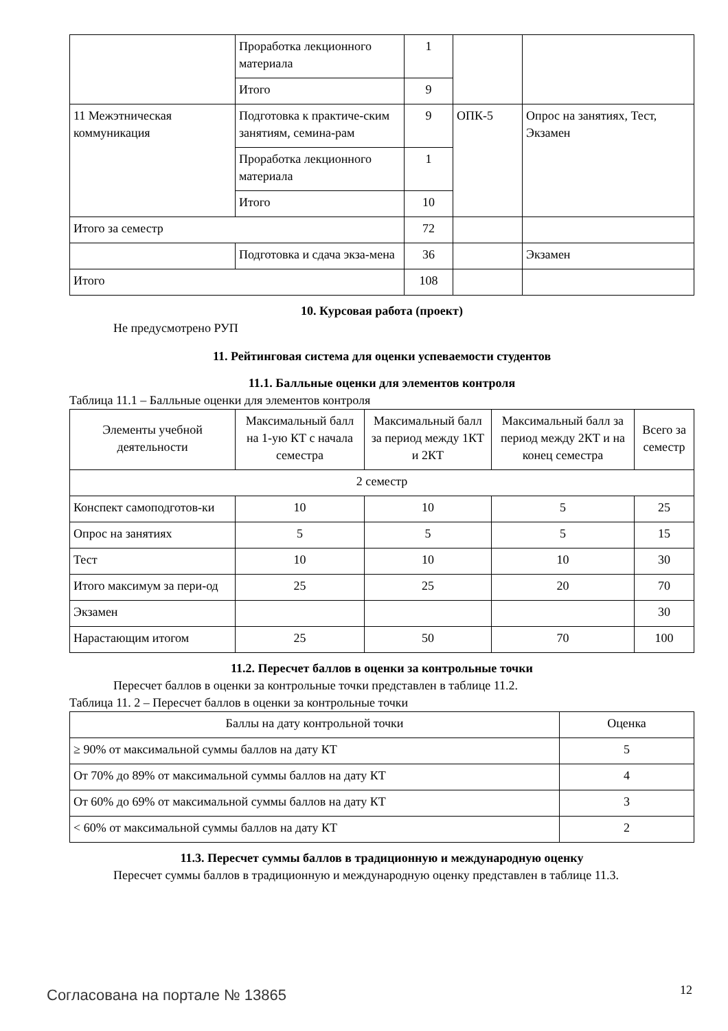| | Проработка лекционного материала | 1 | | |
| | Итого | 9 | | |
| 11 Межэтническая коммуникация | Подготовка к практиче-ским занятиям, семина-рам | 9 | ОПК-5 | Опрос на занятиях, Тест, Экзамен |
| | Проработка лекционного материала | 1 | | |
| | Итого | 10 | | |
| Итого за семестр | | 72 | | |
| | Подготовка и сдача экза-мена | 36 | | Экзамен |
| Итого | | 108 | | |
10. Курсовая работа (проект)
Не предусмотрено РУП
11. Рейтинговая система для оценки успеваемости студентов
11.1. Балльные оценки для элементов контроля
Таблица 11.1 – Балльные оценки для элементов контроля
| Элементы учебной деятельности | Максимальный балл на 1-ую КТ с начала семестра | Максимальный балл за период между 1КТ и 2КТ | Максимальный балл за период между 2КТ и на конец семестра | Всего за семестр |
| --- | --- | --- | --- | --- |
| 2 семестр | | | | |
| Конспект самоподготов-ки | 10 | 10 | 5 | 25 |
| Опрос на занятиях | 5 | 5 | 5 | 15 |
| Тест | 10 | 10 | 10 | 30 |
| Итого максимум за пери-од | 25 | 25 | 20 | 70 |
| Экзамен | | | | 30 |
| Нарастающим итогом | 25 | 50 | 70 | 100 |
11.2. Пересчет баллов в оценки за контрольные точки
Пересчет баллов в оценки за контрольные точки представлен в таблице 11.2.
Таблица 11. 2 – Пересчет баллов в оценки за контрольные точки
| Баллы на дату контрольной точки | Оценка |
| --- | --- |
| ≥ 90% от максимальной суммы баллов на дату КТ | 5 |
| От 70% до 89% от максимальной суммы баллов на дату КТ | 4 |
| От 60% до 69% от максимальной суммы баллов на дату КТ | 3 |
| < 60% от максимальной суммы баллов на дату КТ | 2 |
11.3. Пересчет суммы баллов в традиционную и международную оценку
Пересчет суммы баллов в традиционную и международную оценку представлен в таблице 11.3.
Согласована на портале № 13865 12